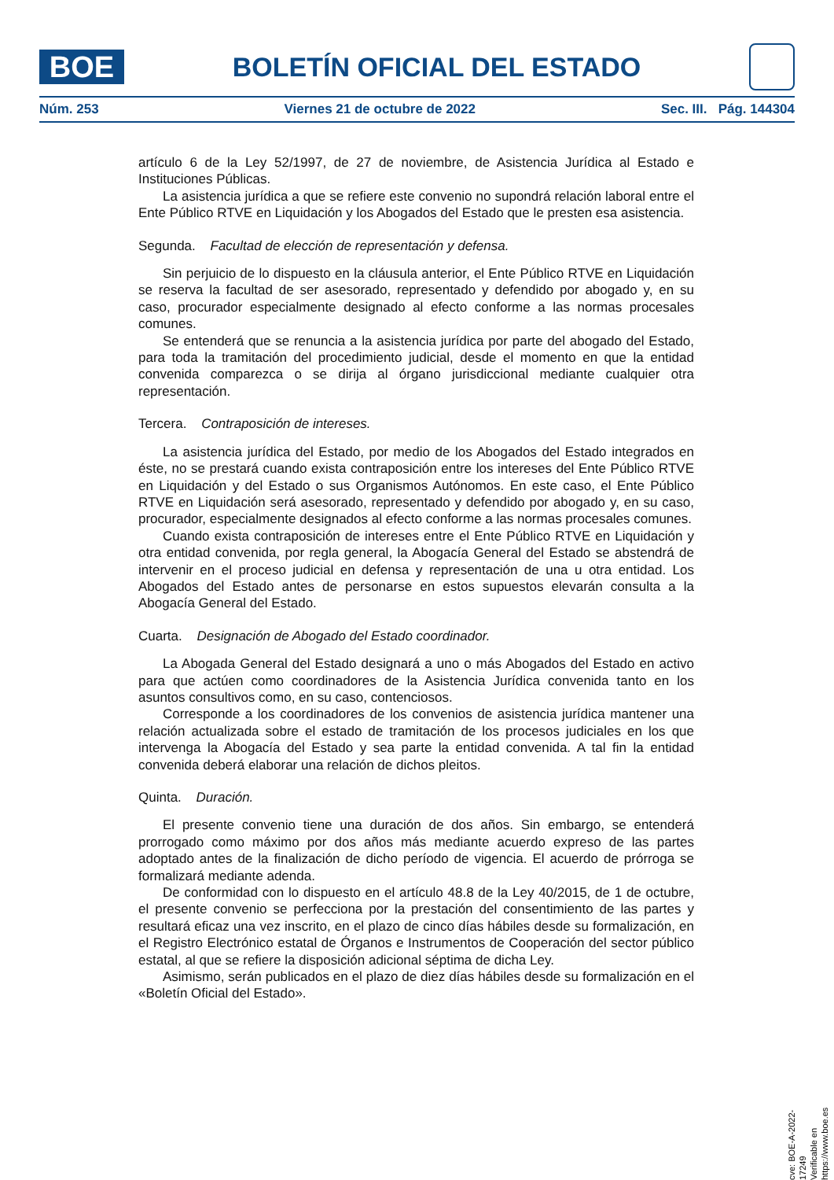BOE
BOLETÍN OFICIAL DEL ESTADO
Núm. 253 Viernes 21 de octubre de 2022 Sec. III. Pág. 144304
artículo 6 de la Ley 52/1997, de 27 de noviembre, de Asistencia Jurídica al Estado e Instituciones Públicas.
La asistencia jurídica a que se refiere este convenio no supondrá relación laboral entre el Ente Público RTVE en Liquidación y los Abogados del Estado que le presten esa asistencia.
Segunda. Facultad de elección de representación y defensa.
Sin perjuicio de lo dispuesto en la cláusula anterior, el Ente Público RTVE en Liquidación se reserva la facultad de ser asesorado, representado y defendido por abogado y, en su caso, procurador especialmente designado al efecto conforme a las normas procesales comunes.
Se entenderá que se renuncia a la asistencia jurídica por parte del abogado del Estado, para toda la tramitación del procedimiento judicial, desde el momento en que la entidad convenida comparezca o se dirija al órgano jurisdiccional mediante cualquier otra representación.
Tercera. Contraposición de intereses.
La asistencia jurídica del Estado, por medio de los Abogados del Estado integrados en éste, no se prestará cuando exista contraposición entre los intereses del Ente Público RTVE en Liquidación y del Estado o sus Organismos Autónomos. En este caso, el Ente Público RTVE en Liquidación será asesorado, representado y defendido por abogado y, en su caso, procurador, especialmente designados al efecto conforme a las normas procesales comunes.
Cuando exista contraposición de intereses entre el Ente Público RTVE en Liquidación y otra entidad convenida, por regla general, la Abogacía General del Estado se abstendrá de intervenir en el proceso judicial en defensa y representación de una u otra entidad. Los Abogados del Estado antes de personarse en estos supuestos elevarán consulta a la Abogacía General del Estado.
Cuarta. Designación de Abogado del Estado coordinador.
La Abogada General del Estado designará a uno o más Abogados del Estado en activo para que actúen como coordinadores de la Asistencia Jurídica convenida tanto en los asuntos consultivos como, en su caso, contenciosos.
Corresponde a los coordinadores de los convenios de asistencia jurídica mantener una relación actualizada sobre el estado de tramitación de los procesos judiciales en los que intervenga la Abogacía del Estado y sea parte la entidad convenida. A tal fin la entidad convenida deberá elaborar una relación de dichos pleitos.
Quinta. Duración.
El presente convenio tiene una duración de dos años. Sin embargo, se entenderá prorrogado como máximo por dos años más mediante acuerdo expreso de las partes adoptado antes de la finalización de dicho período de vigencia. El acuerdo de prórroga se formalizará mediante adenda.
De conformidad con lo dispuesto en el artículo 48.8 de la Ley 40/2015, de 1 de octubre, el presente convenio se perfecciona por la prestación del consentimiento de las partes y resultará eficaz una vez inscrito, en el plazo de cinco días hábiles desde su formalización, en el Registro Electrónico estatal de Órganos e Instrumentos de Cooperación del sector público estatal, al que se refiere la disposición adicional séptima de dicha Ley.
Asimismo, serán publicados en el plazo de diez días hábiles desde su formalización en el «Boletín Oficial del Estado».
cve: BOE-A-2022-17249
Verificable en https://www.boe.es